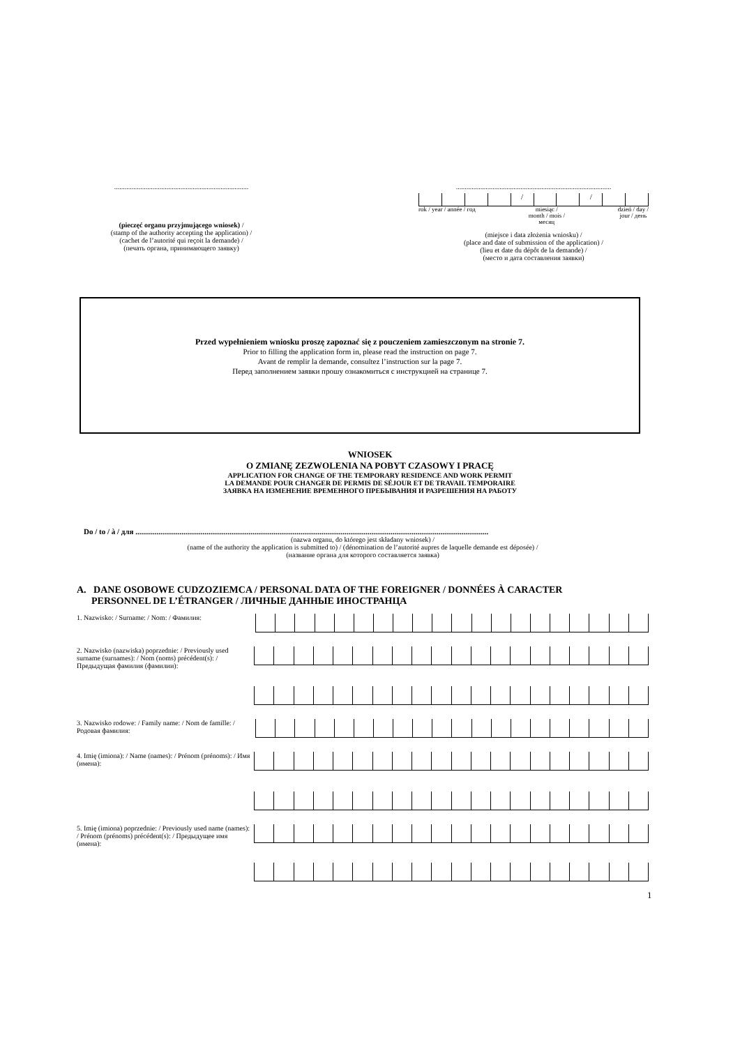.............................................................................
(pieczęć organu przyjmującego wniosek) /
(stamp of the authority accepting the application) /
(cachet de l’autorité qui reçoit la demande) /
(печать органа, принимающего заявку)
.........................................................................................
/ /
rok / year / année / год miesiąc /
month / mois /
месяц dzień / day /
jour / день
(miejsce i data złożenia wniosku) /
(place and date of submission of the application) /
(lieu et date du dépôt de la demande) /
(место и дата составления заявки)
Przed wypełnieniem wniosku proszę zapoznać się z pouczeniem zamieszczonym na stronie 7.
Prior to filling the application form in, please read the instruction on page 7.
Avant de remplir la demande, consultez l’instruction sur la page 7.
Перед заполнением заявки прошу ознакомиться с инструкцией на странице 7.
WNIOSEK
O ZMIANĘ ZEZWOLENIA NA POBYT CZASOWY I PRACĘ
APPLICATION FOR CHANGE OF THE TEMPORARY RESIDENCE AND WORK PERMIT
LA DEMANDE POUR CHANGER DE PERMIS DE SÉJOUR ET DE TRAVAIL TEMPORAIRE
ЗАЯВКА НА ИЗМЕНЕНИЕ ВРЕМЕННОГО ПРЕБЫВАНИЯ И РАЗРЕШЕНИЯ НА РАБОТУ
Do / to / à / для ........................................................................................................................................................................................
(nazwa organu, do którego jest składany wniosek) /
(name of the authority the application is submitted to) / (dénomination de l’autorité aupres de laquelle demande est déposée) /
(название органа для которого составляется заявка)
A. DANE OSOBOWE CUDZOZIEMCA / PERSONAL DATA OF THE FOREIGNER / DONNÉES À CARACTER
PERSONNEL DE L’ÉTRANGER / ЛИЧНЫЕ ДАННЫЕ ИНОСТРАНЦА
1. Nazwisko: / Surname: / Nom: / Фамилия:
2. Nazwisko (nazwiska) poprzednie: / Previously used surname (surnames): / Nom (noms) précédent(s): / Предыдущая фамилия (фамилии):
3. Nazwisko rodowe: / Family name: / Nom de famille: / Родовая фамилия:
4. Imię (imiona): / Name (names): / Prénom (prénoms): / Имя (имена):
5. Imię (imiona) poprzednie: / Previously used name (names): / Prénom (prénoms) précédent(s): / Предыдущее имя (имена):
1